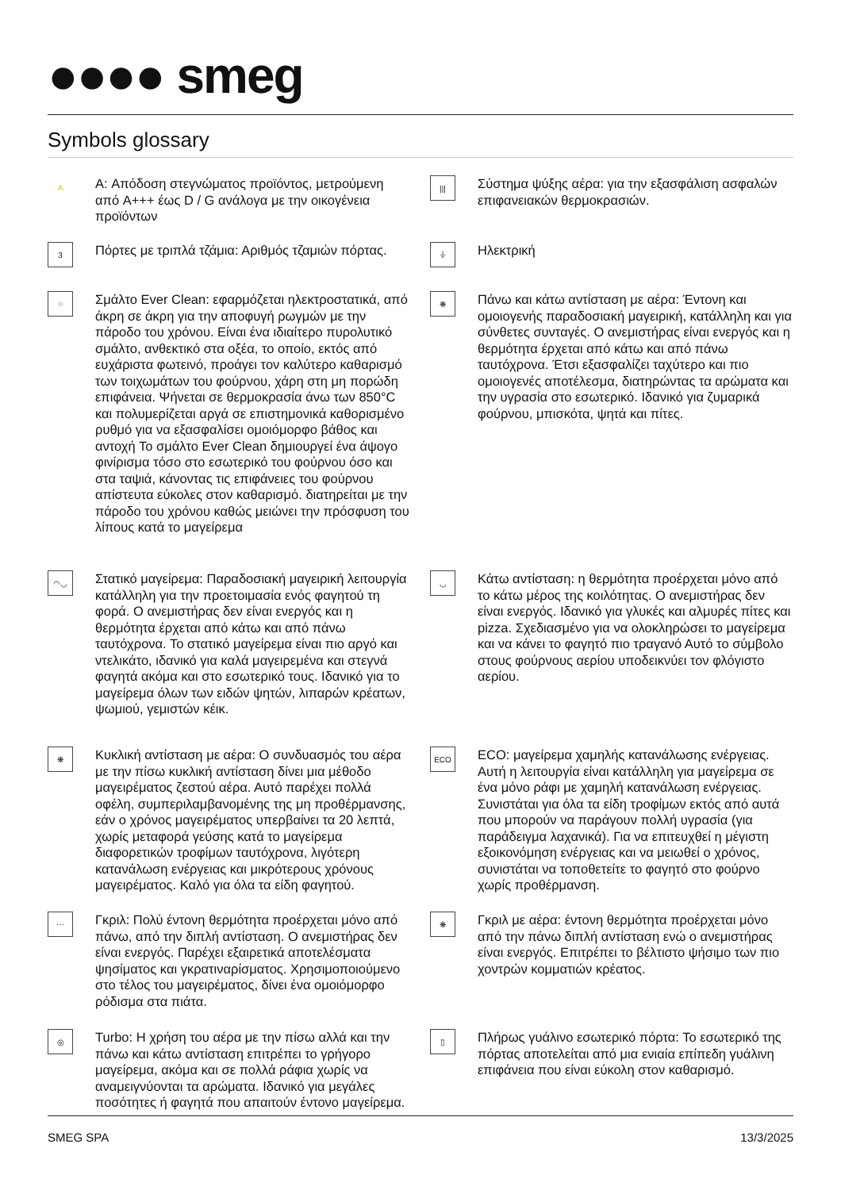●●●● smeg
Symbols glossary
A
A: Απόδοση στεγνώματος προϊόντος, μετρούμενη από A+++ έως D / G ανάλογα με την οικογένεια προϊόντων
|||
Σύστημα ψύξης αέρα: για την εξασφάλιση ασφαλών επιφανειακών θερμοκρασιών.
3
Πόρτες με τριπλά τζάμια: Αριθμός τζαμιών πόρτας.
⏚
Ηλεκτρική
⁘
Σμάλτο Ever Clean: εφαρμόζεται ηλεκτροστατικά, από άκρη σε άκρη για την αποφυγή ρωγμών με την πάροδο του χρόνου. Είναι ένα ιδιαίτερο πυρολυτικό σμάλτο, ανθεκτικό στα οξέα, το οποίο, εκτός από ευχάριστα φωτεινό, προάγει τον καλύτερο καθαρισμό των τοιχωμάτων του φούρνου, χάρη στη μη πορώδη επιφάνεια. Ψήνεται σε θερμοκρασία άνω των 850°C και πολυμερίζεται αργά σε επιστημονικά καθορισμένο ρυθμό για να εξασφαλίσει ομοιόμορφο βάθος και αντοχή Το σμάλτο Ever Clean δημιουργεί ένα άψογο φινίρισμα τόσο στο εσωτερικό του φούρνου όσο και στα ταψιά, κάνοντας τις επιφάνειες του φούρνου απίστευτα εύκολες στον καθαρισμό. διατηρείται με την πάροδο του χρόνου καθώς μειώνει την πρόσφυση του λίπους κατά το μαγείρεμα
❋
Πάνω και κάτω αντίσταση με αέρα: Έντονη και ομοιογενής παραδοσιακή μαγειρική, κατάλληλη και για σύνθετες συνταγές. Ο ανεμιστήρας είναι ενεργός και η θερμότητα έρχεται από κάτω και από πάνω ταυτόχρονα. Έτσι εξασφαλίζει ταχύτερο και πιο ομοιογενές αποτέλεσμα, διατηρώντας τα αρώματα και την υγρασία στο εσωτερικό. Ιδανικό για ζυμαρικά φούρνου, μπισκότα, ψητά και πίτες.
◠◡
Στατικό μαγείρεμα: Παραδοσιακή μαγειρική λειτουργία κατάλληλη για την προετοιμασία ενός φαγητού τη φορά. Ο ανεμιστήρας δεν είναι ενεργός και η θερμότητα έρχεται από κάτω και από πάνω ταυτόχρονα. Το στατικό μαγείρεμα είναι πιο αργό και ντελικάτο, ιδανικό για καλά μαγειρεμένα και στεγνά φαγητά ακόμα και στο εσωτερικό τους. Ιδανικό για το μαγείρεμα όλων των ειδών ψητών, λιπαρών κρέατων, ψωμιού, γεμιστών κέικ.
◡
Κάτω αντίσταση: η θερμότητα προέρχεται μόνο από το κάτω μέρος της κοιλότητας. Ο ανεμιστήρας δεν είναι ενεργός. Ιδανικό για γλυκές και αλμυρές πίτες και pizza. Σχεδιασμένο για να ολοκληρώσει το μαγείρεμα και να κάνει το φαγητό πιο τραγανό Αυτό το σύμβολο στους φούρνους αερίου υποδεικνύει τον φλόγιστο αερίου.
❋
Κυκλική αντίσταση με αέρα: Ο συνδυασμός του αέρα με την πίσω κυκλική αντίσταση δίνει μια μέθοδο μαγειρέματος ζεστού αέρα. Αυτό παρέχει πολλά οφέλη, συμπεριλαμβανομένης της μη προθέρμανσης, εάν ο χρόνος μαγειρέματος υπερβαίνει τα 20 λεπτά, χωρίς μεταφορά γεύσης κατά το μαγείρεμα διαφορετικών τροφίμων ταυτόχρονα, λιγότερη κατανάλωση ενέργειας και μικρότερους χρόνους μαγειρέματος. Καλό για όλα τα είδη φαγητού.
ECO
ECO: μαγείρεμα χαμηλής κατανάλωσης ενέργειας. Αυτή η λειτουργία είναι κατάλληλη για μαγείρεμα σε ένα μόνο ράφι με χαμηλή κατανάλωση ενέργειας. Συνιστάται για όλα τα είδη τροφίμων εκτός από αυτά που μπορούν να παράγουν πολλή υγρασία (για παράδειγμα λαχανικά). Για να επιτευχθεί η μέγιστη εξοικονόμηση ενέργειας και να μειωθεί ο χρόνος, συνιστάται να τοποθετείτε το φαγητό στο φούρνο χωρίς προθέρμανση.
⋯
Γκριλ: Πολύ έντονη θερμότητα προέρχεται μόνο από πάνω, από την διπλή αντίσταση. Ο ανεμιστήρας δεν είναι ενεργός. Παρέχει εξαιρετικά αποτελέσματα ψησίματος και γκρατιναρίσματος. Χρησιμοποιούμενο στο τέλος του μαγειρέματος, δίνει ένα ομοιόμορφο ρόδισμα στα πιάτα.
❋
Γκριλ με αέρα: έντονη θερμότητα προέρχεται μόνο από την πάνω διπλή αντίσταση ενώ ο ανεμιστήρας είναι ενεργός. Επιτρέπει το βέλτιστο ψήσιμο των πιο χοντρών κομματιών κρέατος.
◎
Turbo: Η χρήση του αέρα με την πίσω αλλά και την πάνω και κάτω αντίσταση επιτρέπει το γρήγορο μαγείρεμα, ακόμα και σε πολλά ράφια χωρίς να αναμειγνύονται τα αρώματα. Ιδανικό για μεγάλες ποσότητες ή φαγητά που απαιτούν έντονο μαγείρεμα.
▯
Πλήρως γυάλινο εσωτερικό πόρτα: Το εσωτερικό της πόρτας αποτελείται από μια ενιαία επίπεδη γυάλινη επιφάνεια που είναι εύκολη στον καθαρισμό.
SMEG SPA 13/3/2025